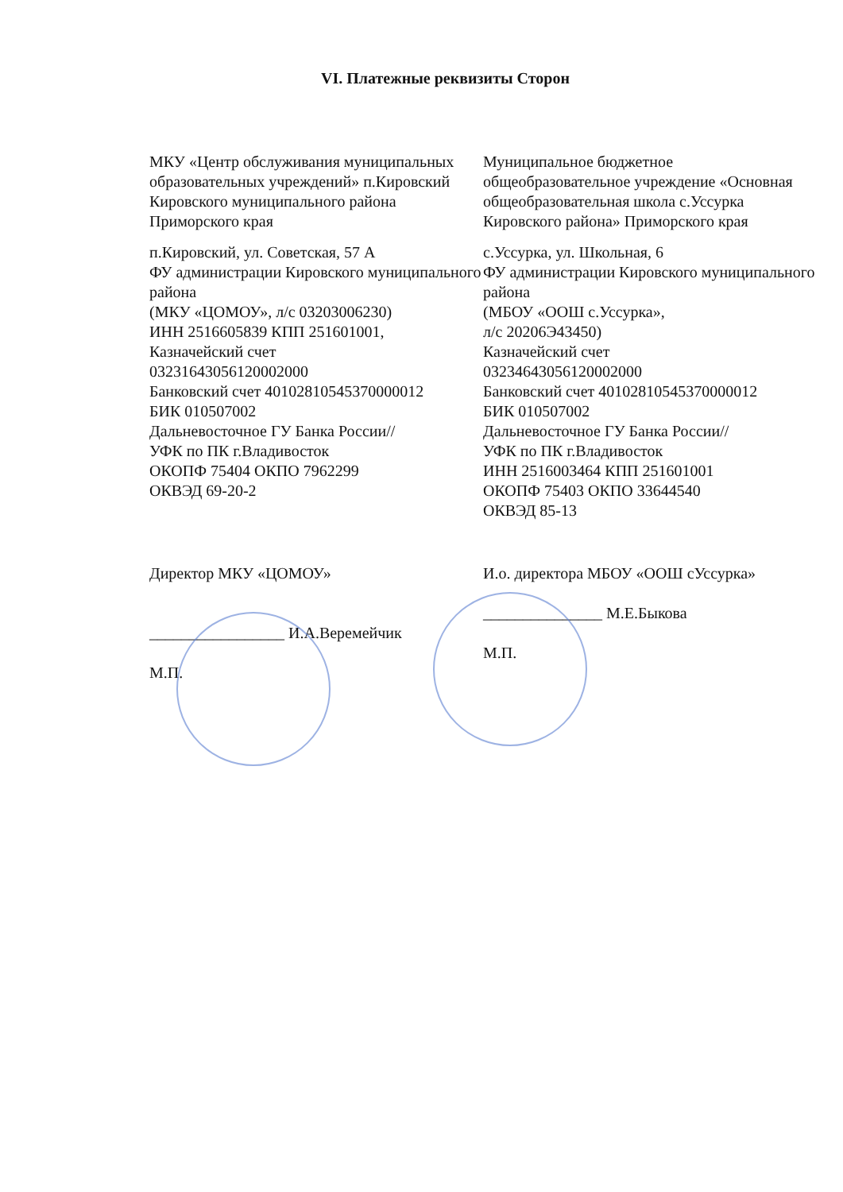VI. Платежные реквизиты Сторон
МКУ «Центр обслуживания муниципальных образовательных учреждений» п.Кировский Кировского муниципального района Приморского края
п.Кировский, ул. Советская, 57 А
ФУ администрации Кировского муниципального района
(МКУ «ЦОМОУ», л/с 03203006230)
ИНН 2516605839 КПП 251601001,
Казначейский счет
03231643056120002000
Банковский счет 40102810545370000012
БИК 010507002
Дальневосточное ГУ Банка России//
УФК по ПК г.Владивосток
ОКОПФ 75404 ОКПО 7962299
ОКВЭД 69-20-2
Муниципальное бюджетное общеобразовательное учреждение «Основная общеобразовательная школа с.Уссурка Кировского района» Приморского края
с.Уссурка, ул. Школьная, 6
ФУ администрации Кировского муниципального района
(МБОУ «ООШ с.Уссурка»,
л/с 20206Э43450)
Казначейский счет
03234643056120002000
Банковский счет 40102810545370000012
БИК 010507002
Дальневосточное ГУ Банка России//
УФК по ПК г.Владивосток
ИНН 2516003464 КПП 251601001
ОКОПФ 75403 ОКПО 33644540
ОКВЭД 85-13
Директор МКУ «ЦОМОУ»
_________________ И.А.Веремейчик
М.П.
И.о. директора МБОУ «ООШ сУссурка»
_______________ М.Е.Быкова
М.П.